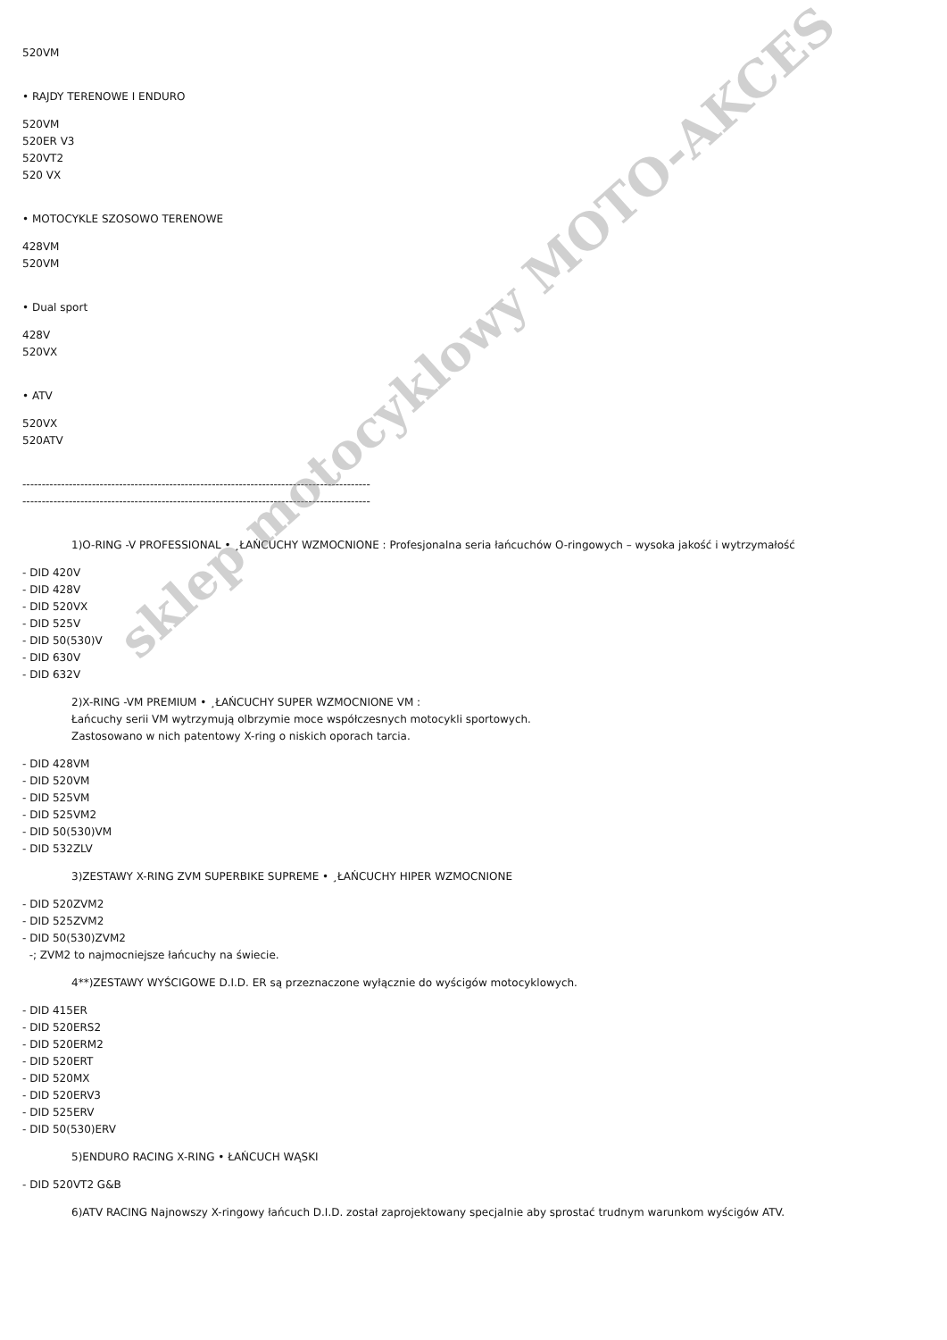sklep motocyklowy MOTO-AKCES
520VM
• RAJDY TERENOWE I ENDURO
520VM
520ER V3
520VT2
520 VX
• MOTOCYKLE SZOSOWO TERENOWE
428VM
520VM
• Dual sport
428V
520VX
• ATV
520VX
520ATV
------------------------------------------------------------------------------------------
------------------------------------------------------------------------------------------
1)O-RING -V PROFESSIONAL • ¸ŁAŃCUCHY WZMOCNIONE : Profesjonalna seria łańcuchów O-ringowych – wysoka jakość i wytrzymałość
- DID 420V
- DID 428V
- DID 520VX
- DID 525V
- DID 50(530)V
- DID 630V
- DID 632V
2)X-RING -VM PREMIUM • ¸ŁAŃCUCHY SUPER WZMOCNIONE VM :
Łańcuchy serii VM wytrzymują olbrzymie moce współczesnych motocykli sportowych.
Zastosowano w nich patentowy X-ring o niskich oporach tarcia.
- DID 428VM
- DID 520VM
- DID 525VM
- DID 525VM2
- DID 50(530)VM
- DID 532ZLV
3)ZESTAWY X-RING ZVM SUPERBIKE SUPREME • ¸ŁAŃCUCHY HIPER WZMOCNIONE
- DID 520ZVM2
- DID 525ZVM2
- DID 50(530)ZVM2
-; ZVM2 to najmocniejsze łańcuchy na świecie.
4**)ZESTAWY WYŚCIGOWE D.I.D. ER są przeznaczone wyłącznie do wyścigów motocyklowych.
- DID 415ER
- DID 520ERS2
- DID 520ERM2
- DID 520ERT
- DID 520MX
- DID 520ERV3
- DID 525ERV
- DID 50(530)ERV
5)ENDURO RACING X-RING • ŁAŃCUCH WĄSKI
- DID 520VT2 G&B
6)ATV RACING Najnowszy X-ringowy łańcuch D.I.D. został zaprojektowany specjalnie aby sprostać trudnym warunkom wyścigów ATV.